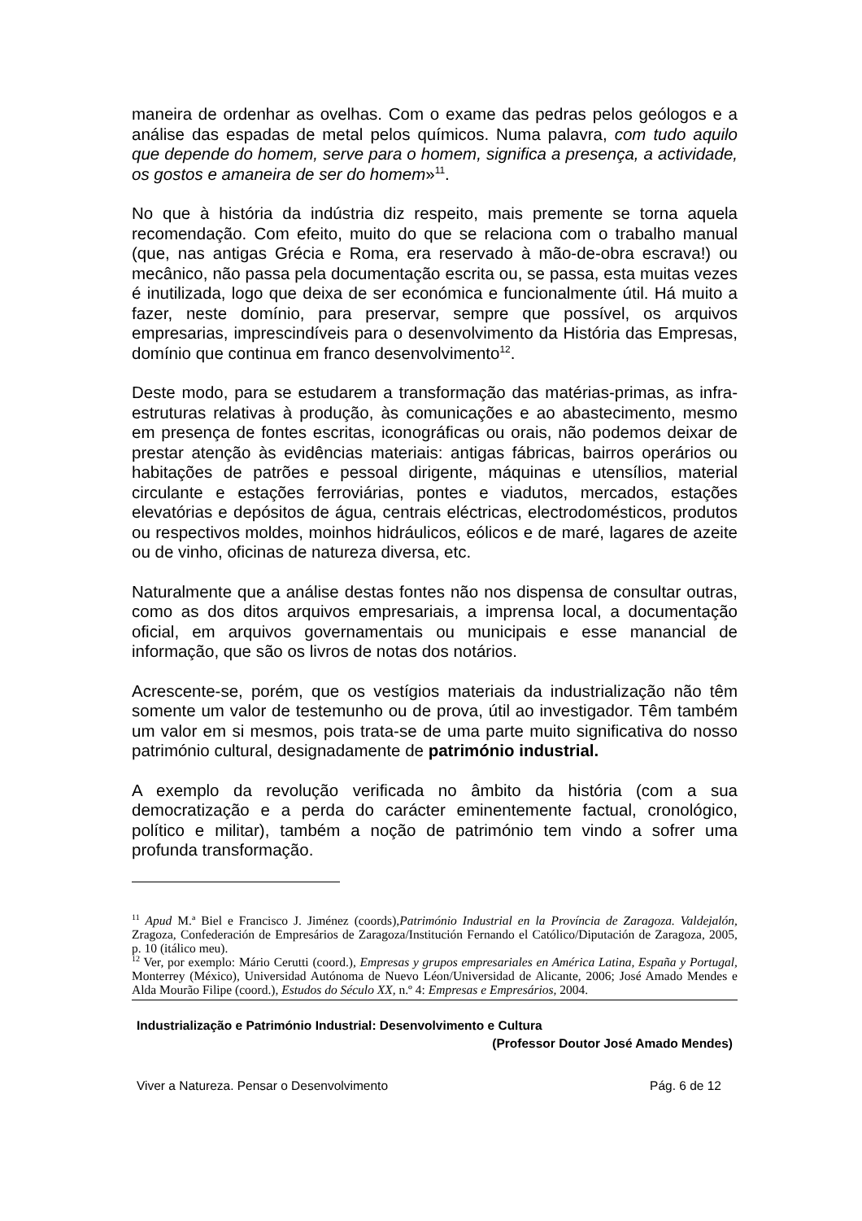maneira de ordenhar as ovelhas. Com o exame das pedras pelos geólogos e a análise das espadas de metal pelos químicos. Numa palavra, com tudo aquilo que depende do homem, serve para o homem, significa a presença, a actividade, os gostos e amaneira de ser do homem»<sup>11</sup>.
No que à história da indústria diz respeito, mais premente se torna aquela recomendação. Com efeito, muito do que se relaciona com o trabalho manual (que, nas antigas Grécia e Roma, era reservado à mão-de-obra escrava!) ou mecânico, não passa pela documentação escrita ou, se passa, esta muitas vezes é inutilizada, logo que deixa de ser económica e funcionalmente útil. Há muito a fazer, neste domínio, para preservar, sempre que possível, os arquivos empresarias, imprescindíveis para o desenvolvimento da História das Empresas, domínio que continua em franco desenvolvimento<sup>12</sup>.
Deste modo, para se estudarem a transformação das matérias-primas, as infra-estruturas relativas à produção, às comunicações e ao abastecimento, mesmo em presença de fontes escritas, iconográficas ou orais, não podemos deixar de prestar atenção às evidências materiais: antigas fábricas, bairros operários ou habitações de patrões e pessoal dirigente, máquinas e utensílios, material circulante e estações ferroviárias, pontes e viadutos, mercados, estações elevatórias e depósitos de água, centrais eléctricas, electrodomésticos, produtos ou respectivos moldes, moinhos hidráulicos, eólicos e de maré, lagares de azeite ou de vinho, oficinas de natureza diversa, etc.
Naturalmente que a análise destas fontes não nos dispensa de consultar outras, como as dos ditos arquivos empresariais, a imprensa local, a documentação oficial, em arquivos governamentais ou municipais e esse manancial de informação, que são os livros de notas dos notários.
Acrescente-se, porém, que os vestígios materiais da industrialização não têm somente um valor de testemunho ou de prova, útil ao investigador. Têm também um valor em si mesmos, pois trata-se de uma parte muito significativa do nosso património cultural, designadamente de património industrial.
A exemplo da revolução verificada no âmbito da história (com a sua democratização e a perda do carácter eminentemente factual, cronológico, político e militar), também a noção de património tem vindo a sofrer uma profunda transformação.
<sup>11</sup> Apud M.ª Biel e Francisco J. Jiménez (coords),Património Industrial en la Província de Zaragoza. Valdejalón, Zragoza, Confederación de Empresários de Zaragoza/Institución Fernando el Católico/Diputación de Zaragoza, 2005, p. 10 (itálico meu).
<sup>12</sup> Ver, por exemplo: Mário Cerutti (coord.), Empresas y grupos empresariales en América Latina, España y Portugal, Monterrey (México), Universidad Autónoma de Nuevo Léon/Universidad de Alicante, 2006; José Amado Mendes e Alda Mourão Filipe (coord.), Estudos do Século XX, n.º 4: Empresas e Empresários, 2004.
Industrialização e Património Industrial: Desenvolvimento e Cultura
(Professor Doutor José Amado Mendes)
Viver a Natureza. Pensar o Desenvolvimento Pág. 6 de 12